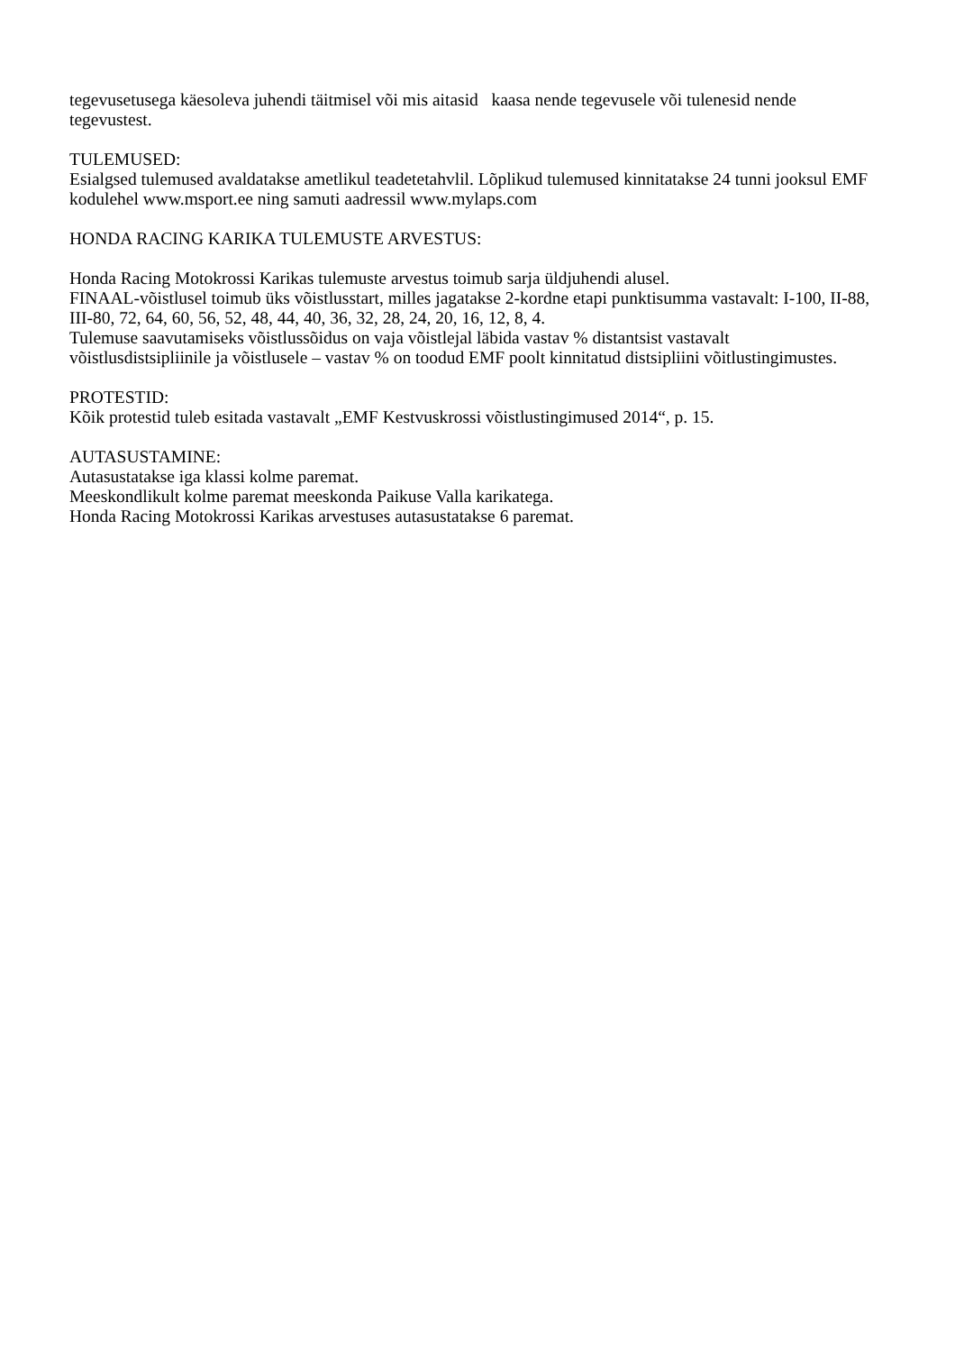tegevusetusega käesoleva juhendi täitmisel või mis aitasid kaasa nende tegevusele või tulenesid nende tegevustest.
TULEMUSED:
Esialgsed tulemused avaldatakse ametlikul teadetetahvlil. Lõplikud tulemused kinnitatakse 24 tunni jooksul EMF kodulehel www.msport.ee ning samuti aadressil www.mylaps.com
HONDA RACING KARIKA TULEMUSTE ARVESTUS:
Honda Racing Motokrossi Karikas tulemuste arvestus toimub sarja üldjuhendi alusel.
FINAAL-võistlusel toimub üks võistlusstart, milles jagatakse 2-kordne etapi punktisumma vastavalt: I-100, II-88, III-80, 72, 64, 60, 56, 52, 48, 44, 40, 36, 32, 28, 24, 20, 16, 12, 8, 4.
Tulemuse saavutamiseks võistlussõidus on vaja võistlejal läbida vastav % distantsist vastavalt võistlusdistsipliinile ja võistlusele – vastav % on toodud EMF poolt kinnitatud distsipliini võitlustingimustes.
PROTESTID:
Kõik protestid tuleb esitada vastavalt „EMF Kestvuskrossi võistlustingimused 2014“, p. 15.
AUTASUSTAMINE:
Autasustatakse iga klassi kolme paremat.
Meeskondlikult kolme paremat meeskonda Paikuse Valla karikatega.
Honda Racing Motokrossi Karikas arvestuses autasustatakse 6 paremat.